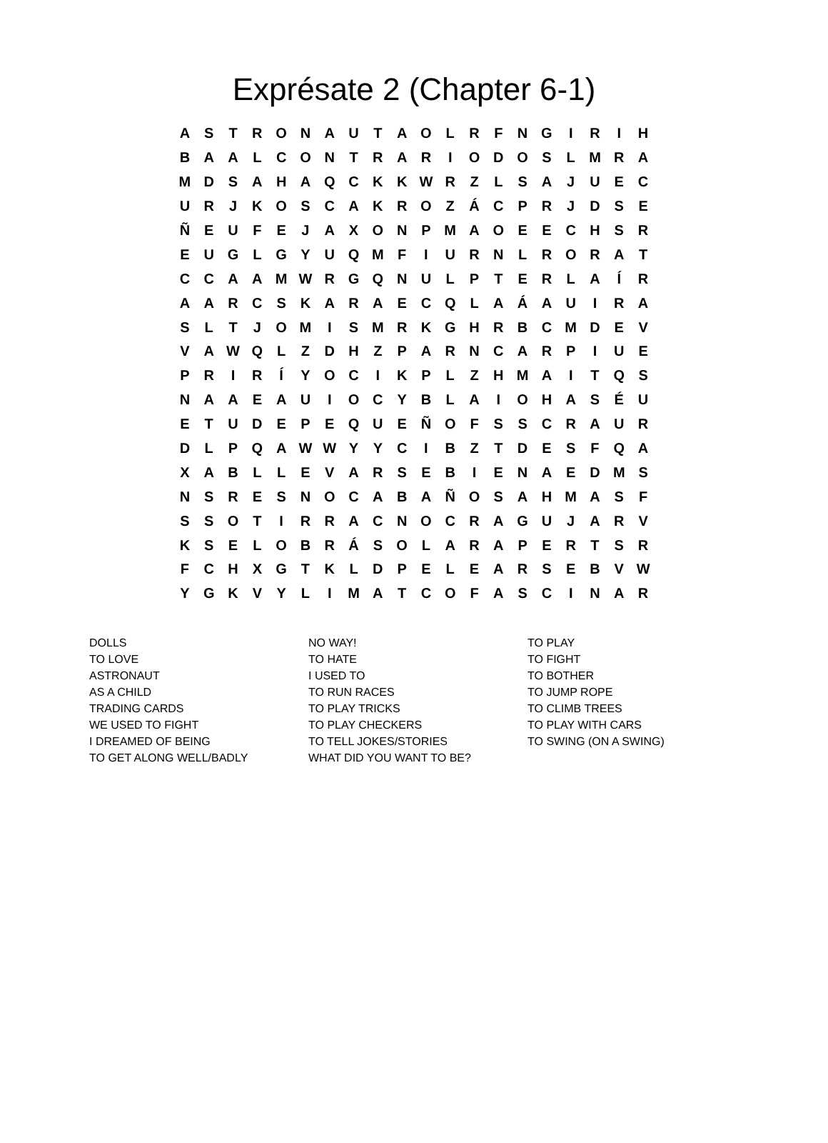Exprésate 2 (Chapter 6-1)
| A | S | T | R | O | N | A | U | T | A | O | L | R | F | N | G | I | R | I | H |
| B | A | A | L | C | O | N | T | R | A | R | I | O | D | O | S | L | M | R | A |
| M | D | S | A | H | A | Q | C | K | K | W | R | Z | L | S | A | J | U | E | C |
| U | R | J | K | O | S | C | A | K | R | O | Z | Á | C | P | R | J | D | S | E |
| Ñ | E | U | F | E | J | A | X | O | N | P | M | A | O | E | E | C | H | S | R |
| E | U | G | L | G | Y | U | Q | M | F | I | U | R | N | L | R | O | R | A | T |
| C | C | A | A | M | W | R | G | Q | N | U | L | P | T | E | R | L | A | Í | R |
| A | A | R | C | S | K | A | R | A | E | C | Q | L | A | Á | A | U | I | R | A |
| S | L | T | J | O | M | I | S | M | R | K | G | H | R | B | C | M | D | E | V |
| V | A | W | Q | L | Z | D | H | Z | P | A | R | N | C | A | R | P | I | U | E |
| P | R | I | R | Í | Y | O | C | I | K | P | L | Z | H | M | A | I | T | Q | S |
| N | A | A | E | A | U | I | O | C | Y | B | L | A | I | O | H | A | S | É | U |
| E | T | U | D | E | P | E | Q | U | E | Ñ | O | F | S | S | C | R | A | U | R |
| D | L | P | Q | A | W | W | Y | Y | C | I | B | Z | T | D | E | S | F | Q | A |
| X | A | B | L | L | E | V | A | R | S | E | B | I | E | N | A | E | D | M | S |
| N | S | R | E | S | N | O | C | A | B | A | Ñ | O | S | A | H | M | A | S | F |
| S | S | O | T | I | R | R | A | C | N | O | C | R | A | G | U | J | A | R | V |
| K | S | E | L | O | B | R | Á | S | O | L | A | R | A | P | E | R | T | S | R |
| F | C | H | X | G | T | K | L | D | P | E | L | E | A | R | S | E | B | V | W |
| Y | G | K | V | Y | L | I | M | A | T | C | O | F | A | S | C | I | N | A | R |
DOLLS
TO LOVE
ASTRONAUT
AS A CHILD
TRADING CARDS
WE USED TO FIGHT
I DREAMED OF BEING
TO GET ALONG WELL/BADLY
NO WAY!
TO HATE
I USED TO
TO RUN RACES
TO PLAY TRICKS
TO PLAY CHECKERS
TO TELL JOKES/STORIES
WHAT DID YOU WANT TO BE?
TO PLAY
TO FIGHT
TO BOTHER
TO JUMP ROPE
TO CLIMB TREES
TO PLAY WITH CARS
TO SWING (ON A SWING)